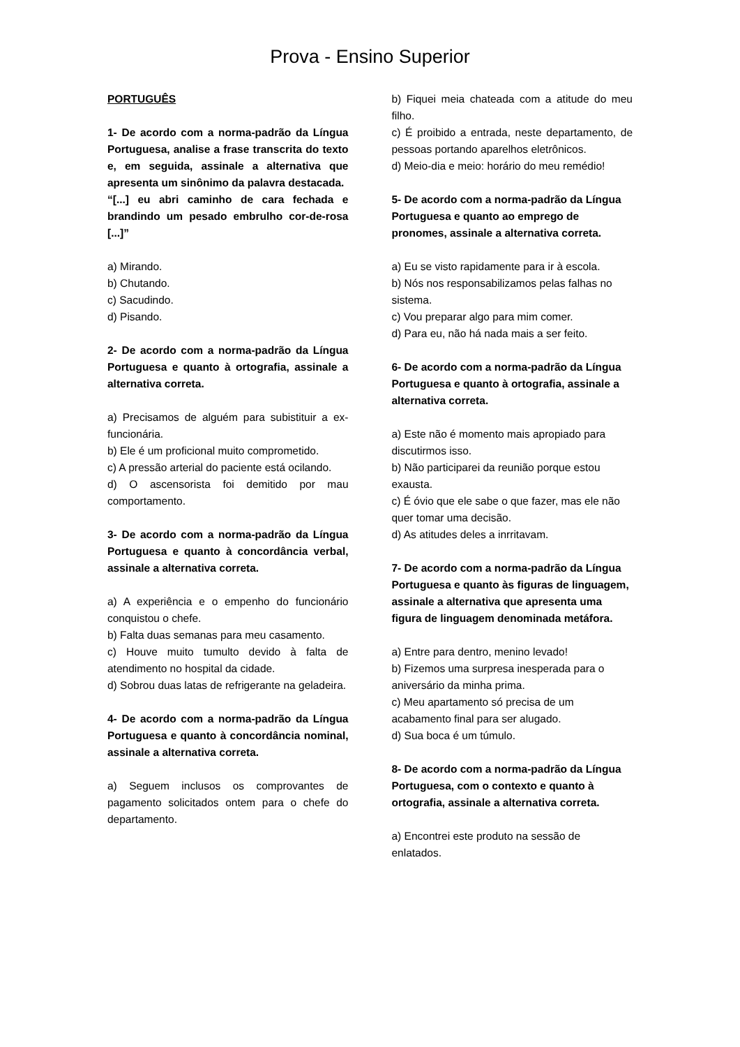Prova - Ensino Superior
PORTUGUÊS
1- De acordo com a norma-padrão da Língua Portuguesa, analise a frase transcrita do texto e, em seguida, assinale a alternativa que apresenta um sinônimo da palavra destacada.
“[...] eu abri caminho de cara fechada e brandindo um pesado embrulho cor-de-rosa [...]”
a) Mirando.
b) Chutando.
c) Sacudindo.
d) Pisando.
2- De acordo com a norma-padrão da Língua Portuguesa e quanto à ortografia, assinale a alternativa correta.
a) Precisamos de alguém para subistituir a ex-funcionária.
b) Ele é um proficional muito comprometido.
c) A pressão arterial do paciente está ocilando.
d) O ascensorista foi demitido por mau comportamento.
3- De acordo com a norma-padrão da Língua Portuguesa e quanto à concordância verbal, assinale a alternativa correta.
a) A experiência e o empenho do funcionário conquistou o chefe.
b) Falta duas semanas para meu casamento.
c) Houve muito tumulto devido à falta de atendimento no hospital da cidade.
d) Sobrou duas latas de refrigerante na geladeira.
4- De acordo com a norma-padrão da Língua Portuguesa e quanto à concordância nominal, assinale a alternativa correta.
a) Seguem inclusos os comprovantes de pagamento solicitados ontem para o chefe do departamento.
b) Fiquei meia chateada com a atitude do meu filho.
c) É proibido a entrada, neste departamento, de pessoas portando aparelhos eletrônicos.
d) Meio-dia e meio: horário do meu remédio!
5- De acordo com a norma-padrão da Língua Portuguesa e quanto ao emprego de pronomes, assinale a alternativa correta.
a) Eu se visto rapidamente para ir à escola.
b) Nós nos responsabilizamos pelas falhas no sistema.
c) Vou preparar algo para mim comer.
d) Para eu, não há nada mais a ser feito.
6- De acordo com a norma-padrão da Língua Portuguesa e quanto à ortografia, assinale a alternativa correta.
a) Este não é momento mais apropiado para discutirmos isso.
b) Não participarei da reunião porque estou exausta.
c) É óvio que ele sabe o que fazer, mas ele não quer tomar uma decisão.
d) As atitudes deles a inrritavam.
7- De acordo com a norma-padrão da Língua Portuguesa e quanto às figuras de linguagem, assinale a alternativa que apresenta uma figura de linguagem denominada metáfora.
a) Entre para dentro, menino levado!
b) Fizemos uma surpresa inesperada para o aniversário da minha prima.
c) Meu apartamento só precisa de um acabamento final para ser alugado.
d) Sua boca é um túmulo.
8- De acordo com a norma-padrão da Língua Portuguesa, com o contexto e quanto à ortografia, assinale a alternativa correta.
a) Encontrei este produto na sessão de enlatados.